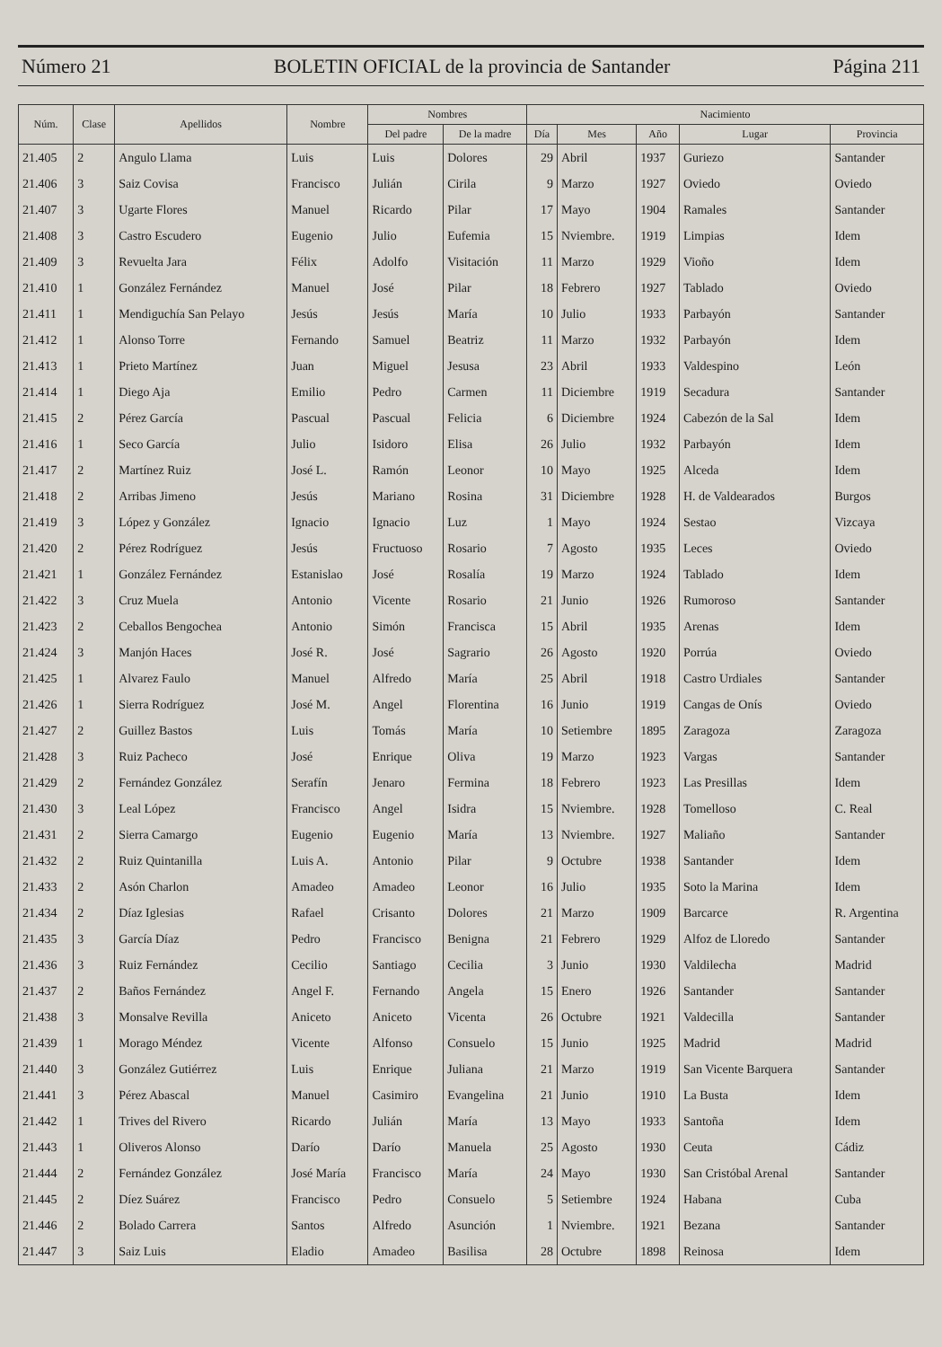Número 21 BOLETIN OFICIAL de la provincia de Santander Página 211
| Núm. | Clase | Apellidos | Nombre | Nombres | | Nacimiento | | | | |
| --- | --- | --- | --- | --- | --- | --- | --- | --- | --- | --- |
| | | | | Del padre | De la madre | Día | Mes | Año | Lugar | Provincia |
| 21.405 | 2 | Angulo Llama | Luis | Luis | Dolores | 29 | Abril | 1937 | Guriezo | Santander |
| 21.406 | 3 | Saiz Covisa | Francisco | Julián | Cirila | 9 | Marzo | 1927 | Oviedo | Oviedo |
| 21.407 | 3 | Ugarte Flores | Manuel | Ricardo | Pilar | 17 | Mayo | 1904 | Ramales | Santander |
| 21.408 | 3 | Castro Escudero | Eugenio | Julio | Eufemia | 15 | Nviembre. | 1919 | Limpias | Idem |
| 21.409 | 3 | Revuelta Jara | Félix | Adolfo | Visitación | 11 | Marzo | 1929 | Vioño | Idem |
| 21.410 | 1 | González Fernández | Manuel | José | Pilar | 18 | Febrero | 1927 | Tablado | Oviedo |
| 21.411 | 1 | Mendiguchía San Pelayo | Jesús | Jesús | María | 10 | Julio | 1933 | Parbayón | Santander |
| 21.412 | 1 | Alonso Torre | Fernando | Samuel | Beatriz | 11 | Marzo | 1932 | Parbayón | Idem |
| 21.413 | 1 | Prieto Martínez | Juan | Miguel | Jesusa | 23 | Abril | 1933 | Valdespino | León |
| 21.414 | 1 | Diego Aja | Emilio | Pedro | Carmen | 11 | Diciembre | 1919 | Secadura | Santander |
| 21.415 | 2 | Pérez García | Pascual | Pascual | Felicia | 6 | Diciembre | 1924 | Cabezón de la Sal | Idem |
| 21.416 | 1 | Seco García | Julio | Isidoro | Elisa | 26 | Julio | 1932 | Parbayón | Idem |
| 21.417 | 2 | Martínez Ruiz | José L. | Ramón | Leonor | 10 | Mayo | 1925 | Alceda | Idem |
| 21.418 | 2 | Arribas Jimeno | Jesús | Mariano | Rosina | 31 | Diciembre | 1928 | H. de Valdearados | Burgos |
| 21.419 | 3 | López y González | Ignacio | Ignacio | Luz | 1 | Mayo | 1924 | Sestao | Vizcaya |
| 21.420 | 2 | Pérez Rodríguez | Jesús | Fructuoso | Rosario | 7 | Agosto | 1935 | Leces | Oviedo |
| 21.421 | 1 | González Fernández | Estanislao | José | Rosalía | 19 | Marzo | 1924 | Tablado | Idem |
| 21.422 | 3 | Cruz Muela | Antonio | Vicente | Rosario | 21 | Junio | 1926 | Rumoroso | Santander |
| 21.423 | 2 | Ceballos Bengochea | Antonio | Simón | Francisca | 15 | Abril | 1935 | Arenas | Idem |
| 21.424 | 3 | Manjón Haces | José R. | José | Sagrario | 26 | Agosto | 1920 | Porrúa | Oviedo |
| 21.425 | 1 | Alvarez Faulo | Manuel | Alfredo | María | 25 | Abril | 1918 | Castro Urdiales | Santander |
| 21.426 | 1 | Sierra Rodríguez | José M. | Angel | Florentina | 16 | Junio | 1919 | Cangas de Onís | Oviedo |
| 21.427 | 2 | Guillez Bastos | Luis | Tomás | María | 10 | Setiembre | 1895 | Zaragoza | Zaragoza |
| 21.428 | 3 | Ruiz Pacheco | José | Enrique | Oliva | 19 | Marzo | 1923 | Vargas | Santander |
| 21.429 | 2 | Fernández González | Serafín | Jenaro | Fermina | 18 | Febrero | 1923 | Las Presillas | Idem |
| 21.430 | 3 | Leal López | Francisco | Angel | Isidra | 15 | Nviembre. | 1928 | Tomelloso | C. Real |
| 21.431 | 2 | Sierra Camargo | Eugenio | Eugenio | María | 13 | Nviembre. | 1927 | Maliaño | Santander |
| 21.432 | 2 | Ruiz Quintanilla | Luis A. | Antonio | Pilar | 9 | Octubre | 1938 | Santander | Idem |
| 21.433 | 2 | Asón Charlon | Amadeo | Amadeo | Leonor | 16 | Julio | 1935 | Soto la Marina | Idem |
| 21.434 | 2 | Díaz Iglesias | Rafael | Crisanto | Dolores | 21 | Marzo | 1909 | Barcarce | R. Argentina |
| 21.435 | 3 | García Díaz | Pedro | Francisco | Benigna | 21 | Febrero | 1929 | Alfoz de Lloredo | Santander |
| 21.436 | 3 | Ruiz Fernández | Cecilio | Santiago | Cecilia | 3 | Junio | 1930 | Valdilecha | Madrid |
| 21.437 | 2 | Baños Fernández | Angel F. | Fernando | Angela | 15 | Enero | 1926 | Santander | Santander |
| 21.438 | 3 | Monsalve Revilla | Aniceto | Aniceto | Vicenta | 26 | Octubre | 1921 | Valdecilla | Santander |
| 21.439 | 1 | Morago Méndez | Vicente | Alfonso | Consuelo | 15 | Junio | 1925 | Madrid | Madrid |
| 21.440 | 3 | González Gutiérrez | Luis | Enrique | Juliana | 21 | Marzo | 1919 | San Vicente Barquera | Santander |
| 21.441 | 3 | Pérez Abascal | Manuel | Casimiro | Evangelina | 21 | Junio | 1910 | La Busta | Idem |
| 21.442 | 1 | Trives del Rivero | Ricardo | Julián | María | 13 | Mayo | 1933 | Santoña | Idem |
| 21.443 | 1 | Oliveros Alonso | Darío | Darío | Manuela | 25 | Agosto | 1930 | Ceuta | Cádiz |
| 21.444 | 2 | Fernández González | José María | Francisco | María | 24 | Mayo | 1930 | San Cristóbal Arenal | Santander |
| 21.445 | 2 | Díez Suárez | Francisco | Pedro | Consuelo | 5 | Setiembre | 1924 | Habana | Cuba |
| 21.446 | 2 | Bolado Carrera | Santos | Alfredo | Asunción | 1 | Nviembre. | 1921 | Bezana | Santander |
| 21.447 | 3 | Saiz Luis | Eladio | Amadeo | Basilisa | 28 | Octubre | 1898 | Reinosa | Idem |